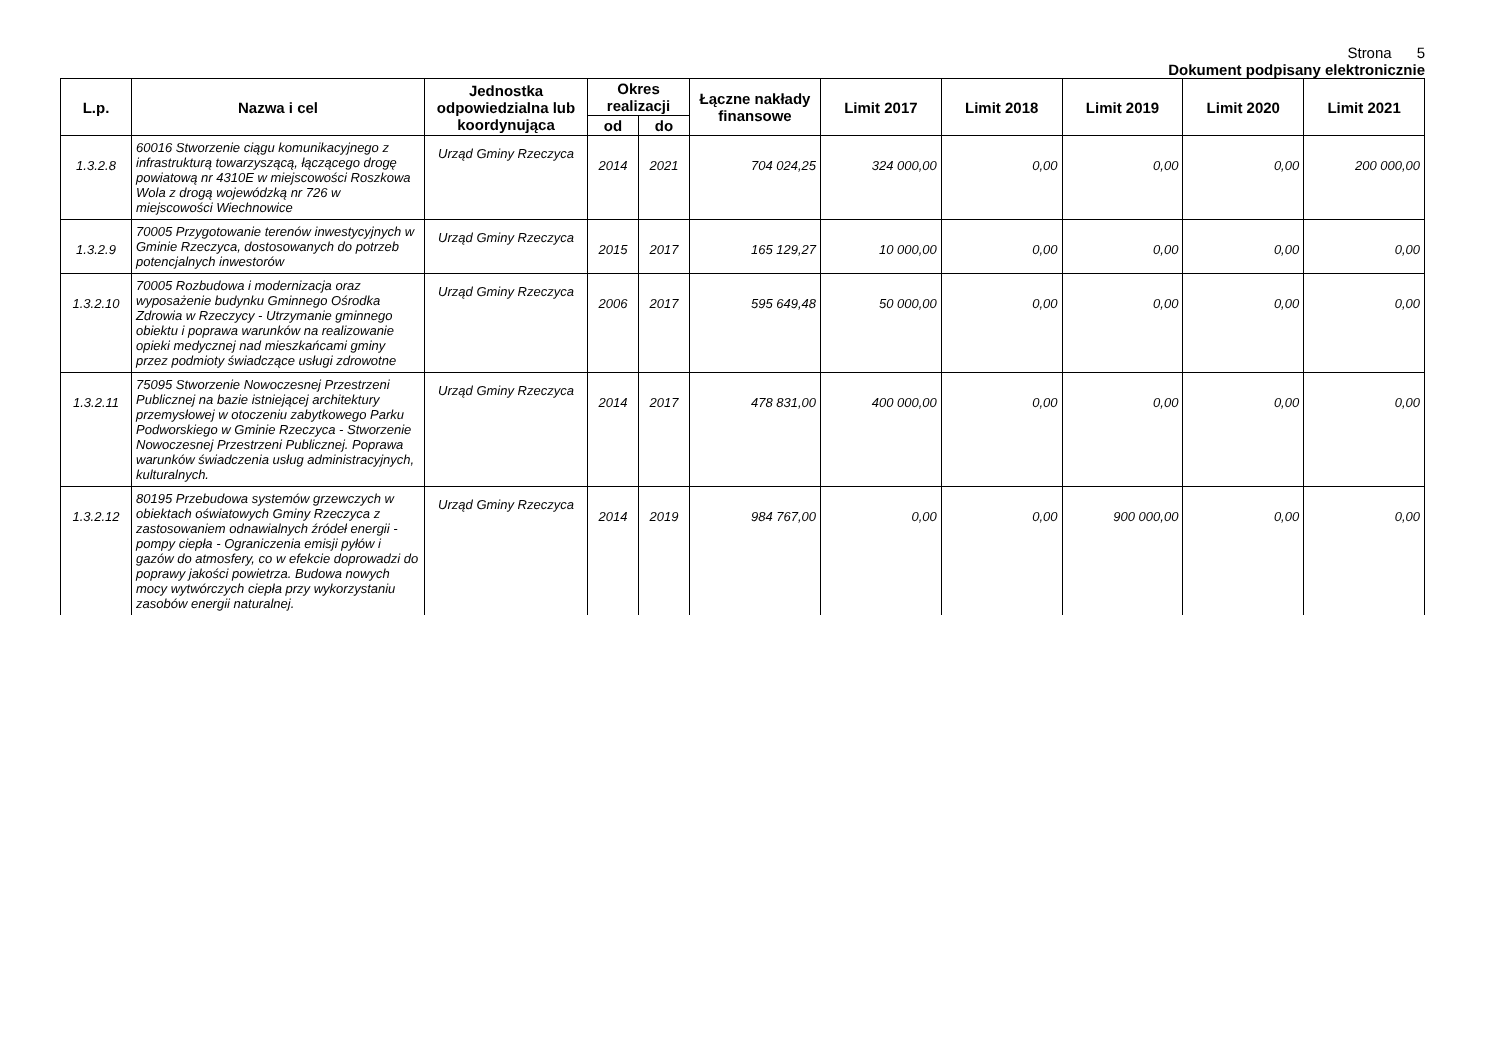Strona 5
Dokument podpisany elektronicznie
| L.p. | Nazwa i cel | Jednostka odpowiedzialna lub koordynująca | Okres realizacji | | Łączne nakłady finansowe | Limit 2017 | Limit 2018 | Limit 2019 | Limit 2020 | Limit 2021 |
| --- | --- | --- | --- | --- | --- | --- | --- | --- | --- | --- |
| | | | od | do | | | | | | |
| 1.3.2.8 | 60016 Stworzenie ciągu komunikacyjnego z infrastrukturą towarzyszącą, łączącego drogę powiatową nr 4310E w miejscowości Roszkowa Wola z drogą wojewódzką nr 726 w miejscowości Wiechnowice | Urząd Gminy Rzeczyca | 2014 | 2021 | 704 024,25 | 324 000,00 | 0,00 | 0,00 | 0,00 | 200 000,00 |
| 1.3.2.9 | 70005 Przygotowanie terenów inwestycyjnych w Gminie Rzeczyca, dostosowanych do potrzeb potencjalnych inwestorów | Urząd Gminy Rzeczyca | 2015 | 2017 | 165 129,27 | 10 000,00 | 0,00 | 0,00 | 0,00 | 0,00 |
| 1.3.2.10 | 70005 Rozbudowa i modernizacja oraz wyposażenie budynku Gminnego Ośrodka Zdrowia w Rzeczycy - Utrzymanie gminnego obiektu i poprawa warunków na realizowanie opieki medycznej nad mieszkańcami gminy przez podmioty świadczące usługi zdrowotne | Urząd Gminy Rzeczyca | 2006 | 2017 | 595 649,48 | 50 000,00 | 0,00 | 0,00 | 0,00 | 0,00 |
| 1.3.2.11 | 75095 Stworzenie Nowoczesnej Przestrzeni Publicznej na bazie istniejącej architektury przemysłowej w otoczeniu zabytkowego Parku Podworskiego w Gminie Rzeczyca - Stworzenie Nowoczesnej Przestrzeni Publicznej. Poprawa warunków świadczenia usług administracyjnych, kulturalnych. | Urząd Gminy Rzeczyca | 2014 | 2017 | 478 831,00 | 400 000,00 | 0,00 | 0,00 | 0,00 | 0,00 |
| 1.3.2.12 | 80195 Przebudowa systemów grzewczych w obiektach oświatowych Gminy Rzeczyca z zastosowaniem odnawialnych źródeł energii - pompy ciepła - Ograniczenia emisji pyłów i gazów do atmosfery, co w efekcie doprowadzi do poprawy jakości powietrza. Budowa nowych mocy wytwórczych ciepła przy wykorzystaniu zasobów energii naturalnej. | Urząd Gminy Rzeczyca | 2014 | 2019 | 984 767,00 | 0,00 | 0,00 | 900 000,00 | 0,00 | 0,00 |